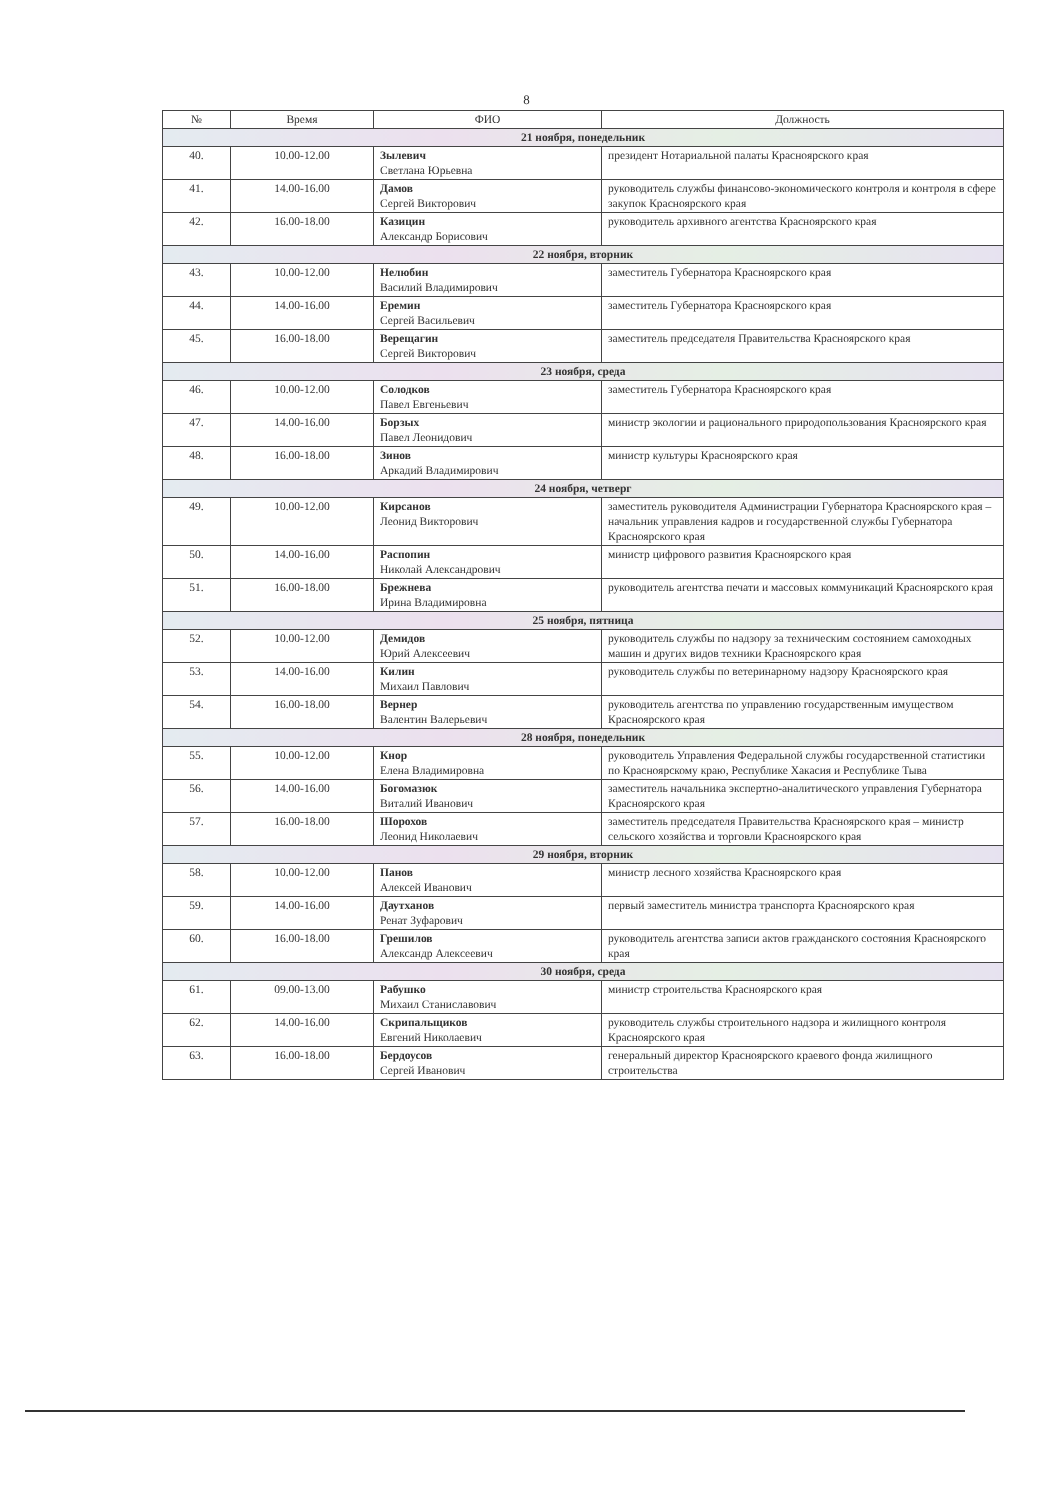8
| № | Время | ФИО | Должность |
| --- | --- | --- | --- |
| 21 ноября, понедельник | | | |
| 40. | 10.00-12.00 | Зылевич Светлана Юрьевна | президент Нотариальной палаты Красноярского края |
| 41. | 14.00-16.00 | Дамов Сергей Викторович | руководитель службы финансово-экономического контроля и контроля в сфере закупок Красноярского края |
| 42. | 16.00-18.00 | Казицин Александр Борисович | руководитель архивного агентства Красноярского края |
| 22 ноября, вторник | | | |
| 43. | 10.00-12.00 | Нелюбин Василий Владимирович | заместитель Губернатора Красноярского края |
| 44. | 14.00-16.00 | Еремин Сергей Васильевич | заместитель Губернатора Красноярского края |
| 45. | 16.00-18.00 | Верещагин Сергей Викторович | заместитель председателя Правительства Красноярского края |
| 23 ноября, среда | | | |
| 46. | 10.00-12.00 | Солодков Павел Евгеньевич | заместитель Губернатора Красноярского края |
| 47. | 14.00-16.00 | Борзых Павел Леонидович | министр экологии и рационального природопользования Красноярского края |
| 48. | 16.00-18.00 | Зинов Аркадий Владимирович | министр культуры Красноярского края |
| 24 ноября, четверг | | | |
| 49. | 10.00-12.00 | Кирсанов Леонид Викторович | заместитель руководителя Администрации Губернатора Красноярского края – начальник управления кадров и государственной службы Губернатора Красноярского края |
| 50. | 14.00-16.00 | Распопин Николай Александрович | министр цифрового развития Красноярского края |
| 51. | 16.00-18.00 | Брежнева Ирина Владимировна | руководитель агентства печати и массовых коммуникаций Красноярского края |
| 25 ноября, пятница | | | |
| 52. | 10.00-12.00 | Демидов Юрий Алексеевич | руководитель службы по надзору за техническим состоянием самоходных машин и других видов техники Красноярского края |
| 53. | 14.00-16.00 | Килин Михаил Павлович | руководитель службы по ветеринарному надзору Красноярского края |
| 54. | 16.00-18.00 | Вернер Валентин Валерьевич | руководитель агентства по управлению государственным имуществом Красноярского края |
| 28 ноября, понедельник | | | |
| 55. | 10.00-12.00 | Кнор Елена Владимировна | руководитель Управления Федеральной службы государственной статистики по Красноярскому краю, Республике Хакасия и Республике Тыва |
| 56. | 14.00-16.00 | Богомазюк Виталий Иванович | заместитель начальника экспертно-аналитического управления Губернатора Красноярского края |
| 57. | 16.00-18.00 | Шорохов Леонид Николаевич | заместитель председателя Правительства Красноярского края – министр сельского хозяйства и торговли Красноярского края |
| 29 ноября, вторник | | | |
| 58. | 10.00-12.00 | Панов Алексей Иванович | министр лесного хозяйства Красноярского края |
| 59. | 14.00-16.00 | Даутханов Ренат Зуфарович | первый заместитель министра транспорта Красноярского края |
| 60. | 16.00-18.00 | Грешилов Александр Алексеевич | руководитель агентства записи актов гражданского состояния Красноярского края |
| 30 ноября, среда | | | |
| 61. | 09.00-13.00 | Рабушко Михаил Станиславович | министр строительства Красноярского края |
| 62. | 14.00-16.00 | Скрипальщиков Евгений Николаевич | руководитель службы строительного надзора и жилищного контроля Красноярского края |
| 63. | 16.00-18.00 | Бердоусов Сергей Иванович | генеральный директор Красноярского краевого фонда жилищного строительства |